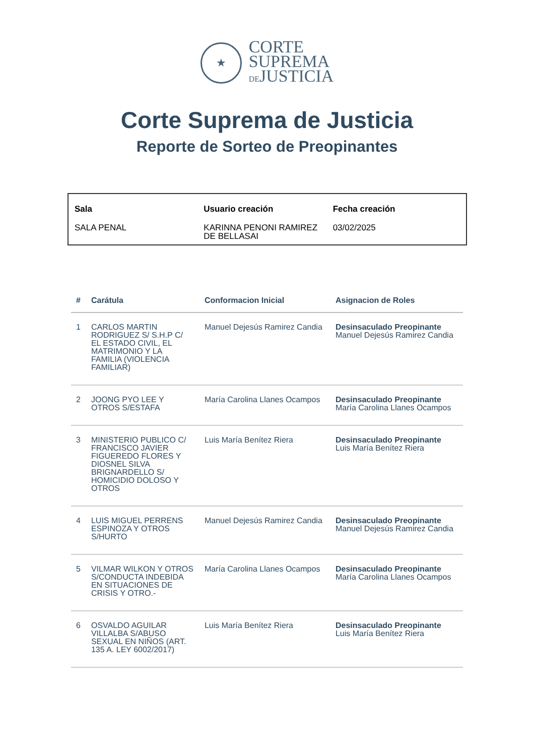★
CORTE
SUPREMA
DEJUSTICIA
Corte Suprema de Justicia
Reporte de Sorteo de Preopinantes
| Sala | Usuario creación | Fecha creación |
| --- | --- | --- |
| SALA PENAL | KARINNA PENONI RAMIREZ DE BELLASAI | 03/02/2025 |
| # | Carátula | Conformacion Inicial | Asignacion de Roles |
| --- | --- | --- | --- |
| 1 | CARLOS MARTIN RODRIGUEZ S/ S.H.P C/ EL ESTADO CIVIL, EL MATRIMONIO Y LA FAMILIA (VIOLENCIA FAMILIAR) | Manuel Dejesús Ramirez Candia | Desinsaculado Preopinante Manuel Dejesús Ramirez Candia |
| 2 | JOONG PYO LEE Y OTROS S/ESTAFA | María Carolina Llanes Ocampos | Desinsaculado Preopinante María Carolina Llanes Ocampos |
| 3 | MINISTERIO PUBLICO C/ FRANCISCO JAVIER FIGUEREDO FLORES Y DIOSNEL SILVA BRIGNARDELLO S/ HOMICIDIO DOLOSO Y OTROS | Luis María Benítez Riera | Desinsaculado Preopinante Luis María Benítez Riera |
| 4 | LUIS MIGUEL PERRENS ESPINOZA Y OTROS S/HURTO | Manuel Dejesús Ramirez Candia | Desinsaculado Preopinante Manuel Dejesús Ramirez Candia |
| 5 | VILMAR WILKON Y OTROS S/CONDUCTA INDEBIDA EN SITUACIONES DE CRISIS Y OTRO.- | María Carolina Llanes Ocampos | Desinsaculado Preopinante María Carolina Llanes Ocampos |
| 6 | OSVALDO AGUILAR VILLALBA S/ABUSO SEXUAL EN NIÑOS (ART. 135 A. LEY 6002/2017) | Luis María Benítez Riera | Desinsaculado Preopinante Luis María Benítez Riera |